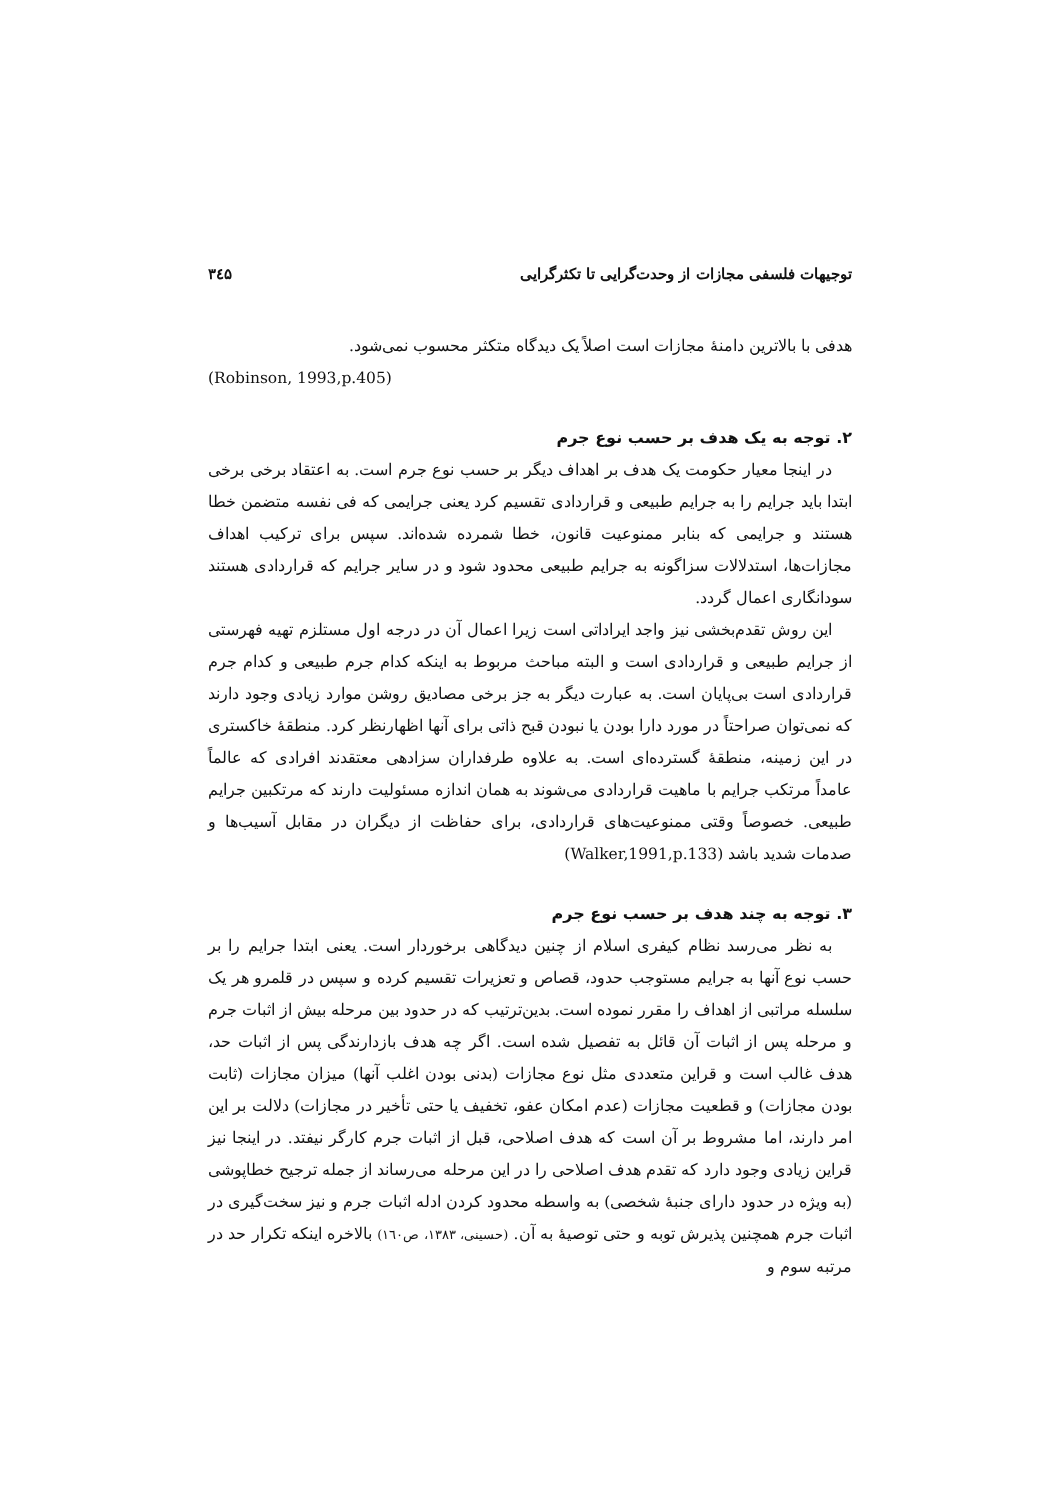توجیهات فلسفی مجازات از وحدت‌گرایی تا تکثرگرایی ۳٤۵
هدفی با بالاترین دامنهٔ مجازات است اصلاً یک دیدگاه متکثر محسوب نمی‌شود.
(Robinson, 1993,p.405)
۲. توجه به یک هدف بر حسب نوع جرم
در اینجا معیار حکومت یک هدف بر اهداف دیگر بر حسب نوع جرم است. به اعتقاد برخی برخی ابتدا باید جرایم را به جرایم طبیعی و قراردادی تقسیم کرد یعنی جرایمی که فی نفسه متضمن خطا هستند و جرایمی که بنابر ممنوعیت قانون، خطا شمرده شده‌اند. سپس برای ترکیب اهداف مجازات‌ها، استدلالات سزاگونه به جرایم طبیعی محدود شود و در سایر جرایم که قراردادی هستند سودانگاری اعمال گردد.
این روش تقدم‌بخشی نیز واجد ایراداتی است زیرا اعمال آن در درجه اول مستلزم تهیه فهرستی از جرایم طبیعی و قراردادی است و البته مباحث مربوط به اینکه کدام جرم طبیعی و کدام جرم قراردادی است بی‌پایان است. به عبارت دیگر به جز برخی مصادیق روشن موارد زیادی وجود دارند که نمی‌توان صراحتاً در مورد دارا بودن یا نبودن قبح ذاتی برای آنها اظهارنظر کرد. منطقهٔ خاکستری در این زمینه، منطقهٔ گسترده‌ای است. به علاوه طرفداران سزادهی معتقدند افرادی که عالماً عامداً مرتکب جرایم با ماهیت قراردادی می‌شوند به همان اندازه مسئولیت دارند که مرتکبین جرایم طبیعی. خصوصاً وقتی ممنوعیت‌های قراردادی، برای حفاظت از دیگران در مقابل آسیب‌ها و صدمات شدید باشد (Walker,1991,p.133)
۳. توجه به چند هدف بر حسب نوع جرم
به نظر می‌رسد نظام کیفری اسلام از چنین دیدگاهی برخوردار است. یعنی ابتدا جرایم را بر حسب نوع آنها به جرایم مستوجب حدود، قصاص و تعزیرات تقسیم کرده و سپس در قلمرو هر یک سلسله مراتبی از اهداف را مقرر نموده است. بدین‌ترتیب که در حدود بین مرحله بیش از اثبات جرم و مرحله پس از اثبات آن قائل به تفصیل شده است. اگر چه هدف بازدارندگی پس از اثبات حد، هدف غالب است و قراین متعددی مثل نوع مجازات (بدنی بودن اغلب آنها) میزان مجازات (ثابت بودن مجازات) و قطعیت مجازات (عدم امکان عفو، تخفیف یا حتی تأخیر در مجازات) دلالت بر این امر دارند، اما مشروط بر آن است که هدف اصلاحی، قبل از اثبات جرم کارگر نیفتد. در اینجا نیز قراین زیادی وجود دارد که تقدم هدف اصلاحی را در این مرحله می‌رساند از جمله ترجیح خطاپوشی (به ویژه در حدود دارای جنبهٔ شخصی) به واسطه محدود کردن ادله اثبات جرم و نیز سخت‌گیری در اثبات جرم همچنین پذیرش توبه و حتی توصیهٔ به آن. (حسینی، ۱۳۸۳، ص۱٦۰) بالاخره اینکه تکرار حد در مرتبه سوم و